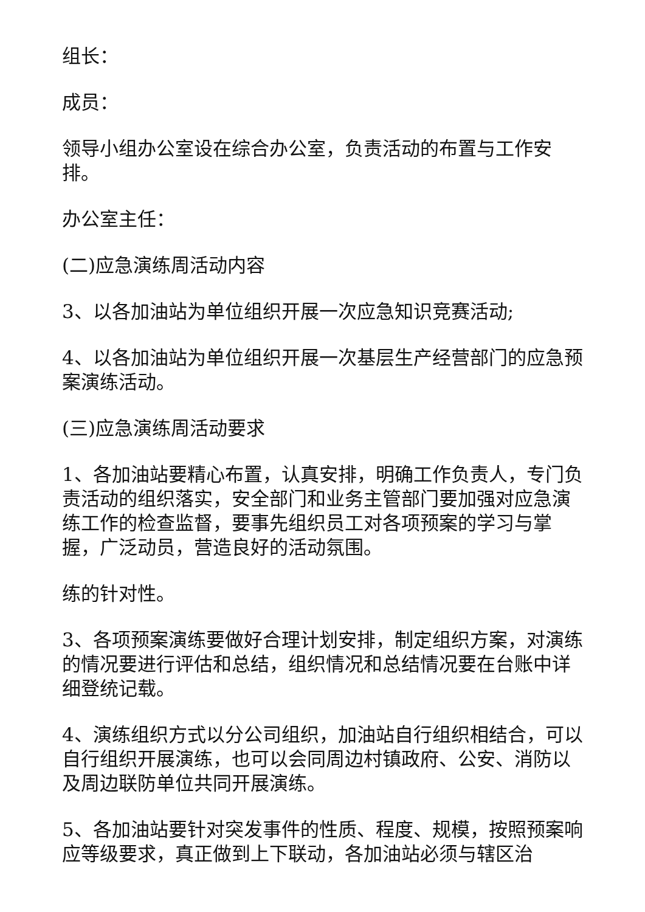组长：
成员：
领导小组办公室设在综合办公室，负责活动的布置与工作安排。
办公室主任：
(二)应急演练周活动内容
3、以各加油站为单位组织开展一次应急知识竞赛活动;
4、以各加油站为单位组织开展一次基层生产经营部门的应急预案演练活动。
(三)应急演练周活动要求
1、各加油站要精心布置，认真安排，明确工作负责人，专门负责活动的组织落实，安全部门和业务主管部门要加强对应急演练工作的检查监督，要事先组织员工对各项预案的学习与掌握，广泛动员，营造良好的活动氛围。
练的针对性。
3、各项预案演练要做好合理计划安排，制定组织方案，对演练的情况要进行评估和总结，组织情况和总结情况要在台账中详细登统记载。
4、演练组织方式以分公司组织，加油站自行组织相结合，可以自行组织开展演练，也可以会同周边村镇政府、公安、消防以及周边联防单位共同开展演练。
5、各加油站要针对突发事件的性质、程度、规模，按照预案响应等级要求，真正做到上下联动，各加油站必须与辖区治